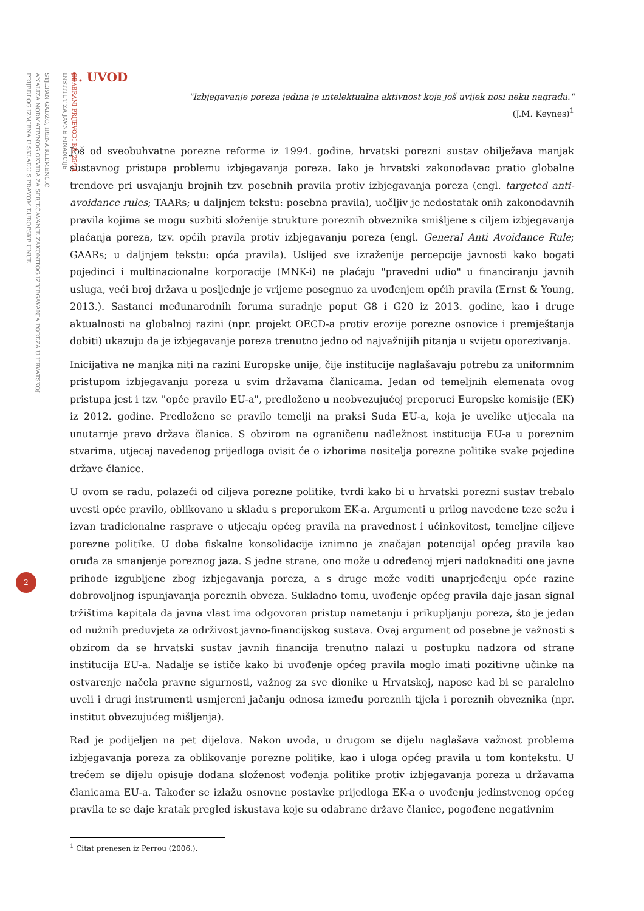ODABRANI PRIJEVODI BR. 25/14
INSTITUT ZA JAVNE FINANCIJE
STJEPAN GADŽO, IRENA KLEMENČIĆ
ANALIZA NORMATIVNOG OKVIRA ZA SPRJEČAVANJE ZAKONITOG IZBJEGAVANJA POREZA U HRVATSKOJ:
PRIJEDLOG IZMJENA U SKLADU S PRAVOM EUROPSKE UNIJE
2
1. UVOD
"Izbjegavanje poreza jedina je intelektualna aktivnost koja još uvijek nosi neku nagradu."
(J.M. Keynes)<sup>1</sup>
Još od sveobuhvatne porezne reforme iz 1994. godine, hrvatski porezni sustav obilježava manjak sustavnog pristupa problemu izbjegavanja poreza. Iako je hrvatski zakonodavac pratio globalne trendove pri usvajanju brojnih tzv. posebnih pravila protiv izbjegavanja poreza (engl. targeted anti-avoidance rules; TAARs; u daljnjem tekstu: posebna pravila), uočljiv je nedostatak onih zakonodavnih pravila kojima se mogu suzbiti složenije strukture poreznih obveznika smišljene s ciljem izbjegavanja plaćanja poreza, tzv. općih pravila protiv izbjegavanju poreza (engl. General Anti Avoidance Rule; GAARs; u daljnjem tekstu: opća pravila). Uslijed sve izraženije percepcije javnosti kako bogati pojedinci i multinacionalne korporacije (MNK-i) ne plaćaju "pravedni udio" u financiranju javnih usluga, veći broj država u posljednje je vrijeme posegnuo za uvođenjem općih pravila (Ernst & Young, 2013.). Sastanci međunarodnih foruma suradnje poput G8 i G20 iz 2013. godine, kao i druge aktualnosti na globalnoj razini (npr. projekt OECD-a protiv erozije porezne osnovice i premještanja dobiti) ukazuju da je izbjegavanje poreza trenutno jedno od najvažnijih pitanja u svijetu oporezivanja.
Inicijativa ne manjka niti na razini Europske unije, čije institucije naglašavaju potrebu za uniformnim pristupom izbjegavanju poreza u svim državama članicama. Jedan od temeljnih elemenata ovog pristupa jest i tzv. "opće pravilo EU-a", predloženo u neobvezujućoj preporuci Europske komisije (EK) iz 2012. godine. Predloženo se pravilo temelji na praksi Suda EU-a, koja je uvelike utjecala na unutarnje pravo država članica. S obzirom na ograničenu nadležnost institucija EU-a u poreznim stvarima, utjecaj navedenog prijedloga ovisit će o izborima nositelja porezne politike svake pojedine države članice.
U ovom se radu, polazeći od ciljeva porezne politike, tvrdi kako bi u hrvatski porezni sustav trebalo uvesti opće pravilo, oblikovano u skladu s preporukom EK-a. Argumenti u prilog navedene teze sežu i izvan tradicionalne rasprave o utjecaju općeg pravila na pravednost i učinkovitost, temeljne ciljeve porezne politike. U doba fiskalne konsolidacije iznimno je značajan potencijal općeg pravila kao oruđa za smanjenje poreznog jaza. S jedne strane, ono može u određenoj mjeri nadoknaditi one javne prihode izgubljene zbog izbjegavanja poreza, a s druge može voditi unaprjeđenju opće razine dobrovoljnog ispunjavanja poreznih obveza. Sukladno tomu, uvođenje općeg pravila daje jasan signal tržištima kapitala da javna vlast ima odgovoran pristup nametanju i prikupljanju poreza, što je jedan od nužnih preduvjeta za održivost javno-financijskog sustava. Ovaj argument od posebne je važnosti s obzirom da se hrvatski sustav javnih financija trenutno nalazi u postupku nadzora od strane institucija EU-a. Nadalje se ističe kako bi uvođenje općeg pravila moglo imati pozitivne učinke na ostvarenje načela pravne sigurnosti, važnog za sve dionike u Hrvatskoj, napose kad bi se paralelno uveli i drugi instrumenti usmjereni jačanju odnosa između poreznih tijela i poreznih obveznika (npr. institut obvezujućeg mišljenja).
Rad je podijeljen na pet dijelova. Nakon uvoda, u drugom se dijelu naglašava važnost problema izbjegavanja poreza za oblikovanje porezne politike, kao i uloga općeg pravila u tom kontekstu. U trećem se dijelu opisuje dodana složenost vođenja politike protiv izbjegavanja poreza u državama članicama EU-a. Također se izlažu osnovne postavke prijedloga EK-a o uvođenju jedinstvenog općeg pravila te se daje kratak pregled iskustava koje su odabrane države članice, pogođene negativnim
<sup>1</sup> Citat prenesen iz Perrou (2006.).